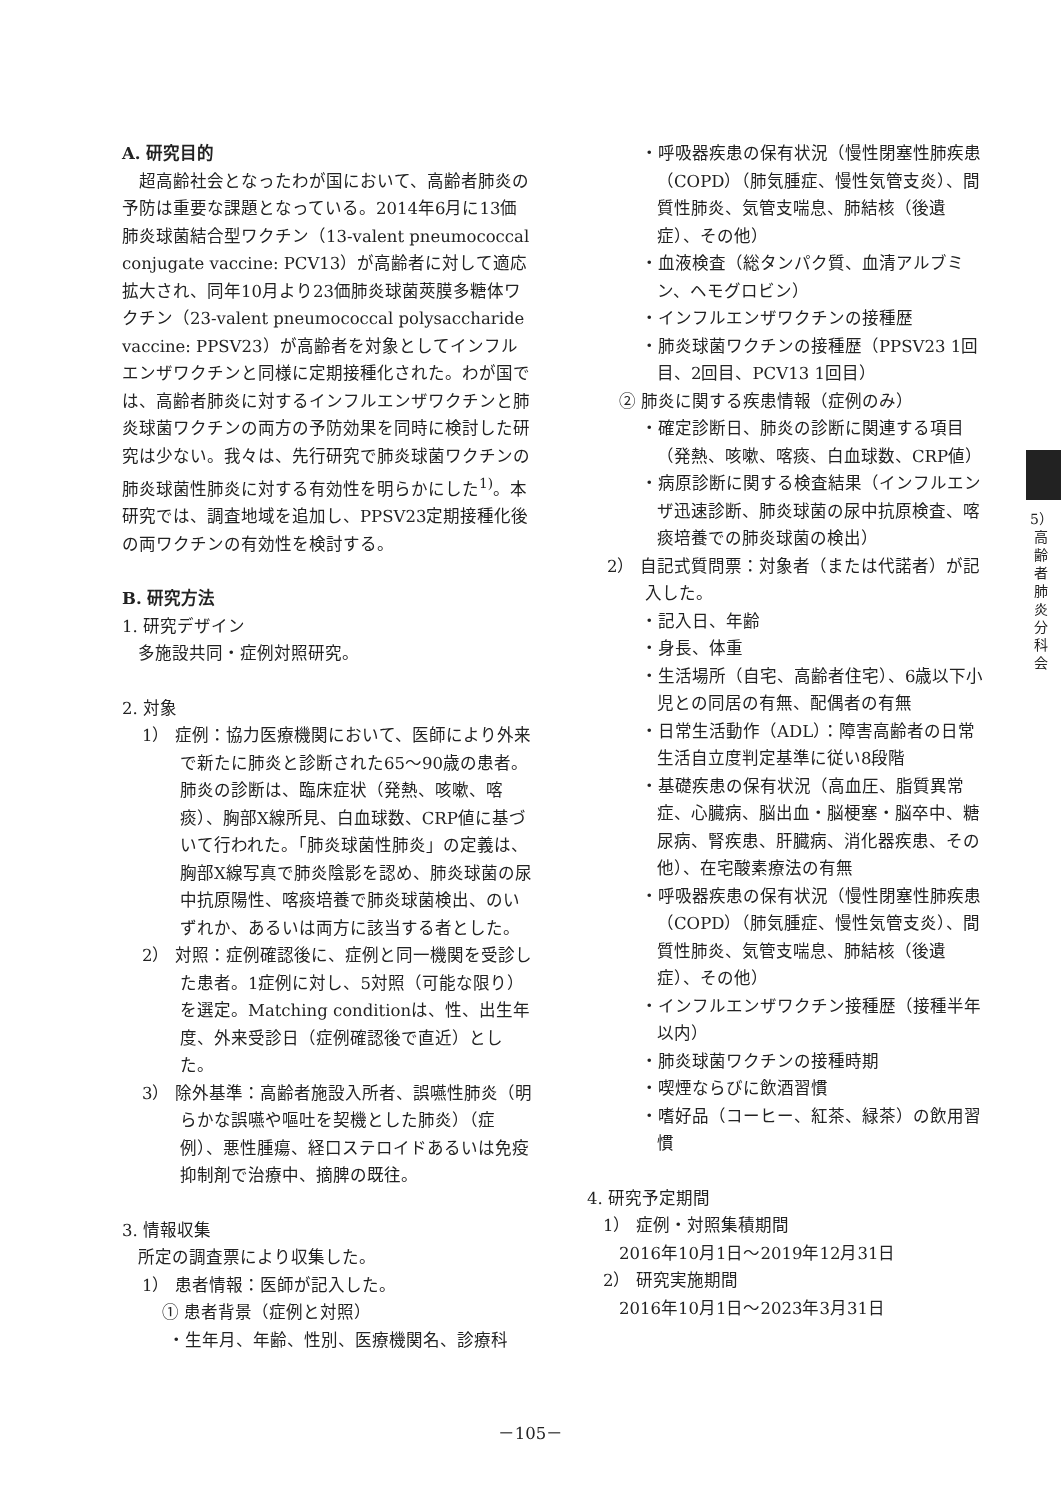A. 研究目的
　超高齢社会となったわが国において、高齢者肺炎の予防は重要な課題となっている。2014年6月に13価肺炎球菌結合型ワクチン（13-valent pneumococcal conjugate vaccine: PCV13）が高齢者に対して適応拡大され、同年10月より23価肺炎球菌莢膜多糖体ワクチン（23-valent pneumococcal polysaccharide vaccine: PPSV23）が高齢者を対象としてインフルエンザワクチンと同様に定期接種化された。わが国では、高齢者肺炎に対するインフルエンザワクチンと肺炎球菌ワクチンの両方の予防効果を同時に検討した研究は少ない。我々は、先行研究で肺炎球菌ワクチンの肺炎球菌性肺炎に対する有効性を明らかにした<sup>1)</sup>。本研究では、調査地域を追加し、PPSV23定期接種化後の両ワクチンの有効性を検討する。
B. 研究方法
1. 研究デザイン
多施設共同・症例対照研究。
2. 対象
1） 症例：協力医療機関において、医師により外来で新たに肺炎と診断された65～90歳の患者。肺炎の診断は、臨床症状（発熱、咳嗽、喀痰）、胸部X線所見、白血球数、CRP値に基づいて行われた。「肺炎球菌性肺炎」の定義は、胸部X線写真で肺炎陰影を認め、肺炎球菌の尿中抗原陽性、喀痰培養で肺炎球菌検出、のいずれか、あるいは両方に該当する者とした。
2） 対照：症例確認後に、症例と同一機関を受診した患者。1症例に対し、5対照（可能な限り）を選定。Matching conditionは、性、出生年度、外来受診日（症例確認後で直近）とした。
3） 除外基準：高齢者施設入所者、誤嚥性肺炎（明らかな誤嚥や嘔吐を契機とした肺炎）（症例）、悪性腫瘍、経口ステロイドあるいは免疫抑制剤で治療中、摘脾の既往。
3. 情報収集
所定の調査票により収集した。
1） 患者情報：医師が記入した。
① 患者背景（症例と対照）
・生年月、年齢、性別、医療機関名、診療科
・呼吸器疾患の保有状況（慢性閉塞性肺疾患（COPD）（肺気腫症、慢性気管支炎）、間質性肺炎、気管支喘息、肺結核（後遺症）、その他）
・血液検査（総タンパク質、血清アルブミン、ヘモグロビン）
・インフルエンザワクチンの接種歴
・肺炎球菌ワクチンの接種歴（PPSV23 1回目、2回目、PCV13 1回目）
② 肺炎に関する疾患情報（症例のみ）
・確定診断日、肺炎の診断に関連する項目（発熱、咳嗽、喀痰、白血球数、CRP値）
・病原診断に関する検査結果（インフルエンザ迅速診断、肺炎球菌の尿中抗原検査、喀痰培養での肺炎球菌の検出）
2） 自記式質問票：対象者（または代諾者）が記入した。
・記入日、年齢
・身長、体重
・生活場所（自宅、高齢者住宅）、6歳以下小児との同居の有無、配偶者の有無
・日常生活動作（ADL）：障害高齢者の日常生活自立度判定基準に従い8段階
・基礎疾患の保有状況（高血圧、脂質異常症、心臓病、脳出血・脳梗塞・脳卒中、糖尿病、腎疾患、肝臓病、消化器疾患、その他）、在宅酸素療法の有無
・呼吸器疾患の保有状況（慢性閉塞性肺疾患（COPD）（肺気腫症、慢性気管支炎）、間質性肺炎、気管支喘息、肺結核（後遺症）、その他）
・インフルエンザワクチン接種歴（接種半年以内）
・肺炎球菌ワクチンの接種時期
・喫煙ならびに飲酒習慣
・嗜好品（コーヒー、紅茶、緑茶）の飲用習慣
4. 研究予定期間
1） 症例・対照集積期間
2016年10月1日～2019年12月31日
2） 研究実施期間
2016年10月1日～2023年3月31日
5）
高
齢
者
肺
炎
分
科
会
－105－